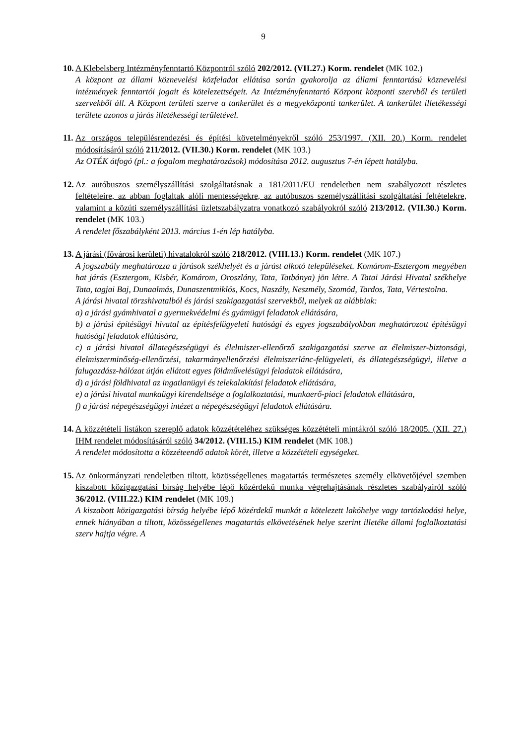9
10.
A Klebelsberg Intézményfenntartó Központról szóló 202/2012. (VII.27.) Korm. rendelet (MK 102.)
A központ az állami köznevelési közfeladat ellátása során gyakorolja az állami fenntartású köznevelési intézmények fenntartói jogait és kötelezettségeit. Az Intézményfenntartó Központ központi szervből és területi szervekből áll. A Központ területi szerve a tankerület és a megyeközponti tankerület. A tankerület illetékességi területe azonos a járás illetékességi területével.
11.
Az országos településrendezési és építési követelményekről szóló 253/1997. (XII. 20.) Korm. rendelet módosításáról szóló 211/2012. (VII.30.) Korm. rendelet (MK 103.)
Az OTÉK átfogó (pl.: a fogalom meghatározások) módosítása 2012. augusztus 7-én lépett hatályba.
12.
Az autóbuszos személyszállítási szolgáltatásnak a 181/2011/EU rendeletben nem szabályozott részletes feltételeire, az abban foglaltak alóli mentességekre, az autóbuszos személyszállítási szolgáltatási feltételekre, valamint a közúti személyszállítási üzletszabályzatra vonatkozó szabályokról szóló 213/2012. (VII.30.) Korm. rendelet (MK 103.)
A rendelet főszabályként 2013. március 1-én lép hatályba.
13.
A járási (fővárosi kerületi) hivatalokról szóló 218/2012. (VIII.13.) Korm. rendelet (MK 107.)
A jogszabály meghatározza a járások székhelyét és a járást alkotó településeket. Komárom-Esztergom megyében hat járás (Esztergom, Kisbér, Komárom, Oroszlány, Tata, Tatbánya) jön létre. A Tatai Járási Hivatal székhelye Tata, tagjai Baj, Dunaalmás, Dunaszentmiklós, Kocs, Naszály, Neszmély, Szomód, Tardos, Tata, Vértestolna.
A járási hivatal törzshivatalból és járási szakigazgatási szervekből, melyek az alábbiak:
a) a járási gyámhivatal a gyermekvédelmi és gyámügyi feladatok ellátására,
b) a járási építésügyi hivatal az építésfelügyeleti hatósági és egyes jogszabályokban meghatározott építésügyi hatósági feladatok ellátására,
c) a járási hivatal állategészségügyi és élelmiszer-ellenőrző szakigazgatási szerve az élelmiszer-biztonsági, élelmiszerminőség-ellenőrzési, takarmányellenőrzési élelmiszerlánc-felügyeleti, és állategészségügyi, illetve a falugazdász-hálózat útján ellátott egyes földművelésügyi feladatok ellátására,
d) a járási földhivatal az ingatlanügyi és telekalakítási feladatok ellátására,
e) a járási hivatal munkaügyi kirendeltsége a foglalkoztatási, munkaerő-piaci feladatok ellátására,
f) a járási népegészségügyi intézet a népegészségügyi feladatok ellátására.
14.
A közzétételi listákon szereplő adatok közzétételéhez szükséges közzétételi mintákról szóló 18/2005. (XII. 27.) IHM rendelet módosításáról szóló 34/2012. (VIII.15.) KIM rendelet (MK 108.)
A rendelet módosította a közzéteendő adatok körét, illetve a közzétételi egységeket.
15.
Az önkormányzati rendeletben tiltott, közösségellenes magatartás természetes személy elkövetőjével szemben kiszabott közigazgatási bírság helyébe lépő közérdekű munka végrehajtásának részletes szabályairól szóló 36/2012. (VIII.22.) KIM rendelet (MK 109.)
A kiszabott közigazgatási bírság helyébe lépő közérdekű munkát a kötelezett lakóhelye vagy tartózkodási helye, ennek hiányában a tiltott, közösségellenes magatartás elkövetésének helye szerint illetéke állami foglalkoztatási szerv hajtja végre. A